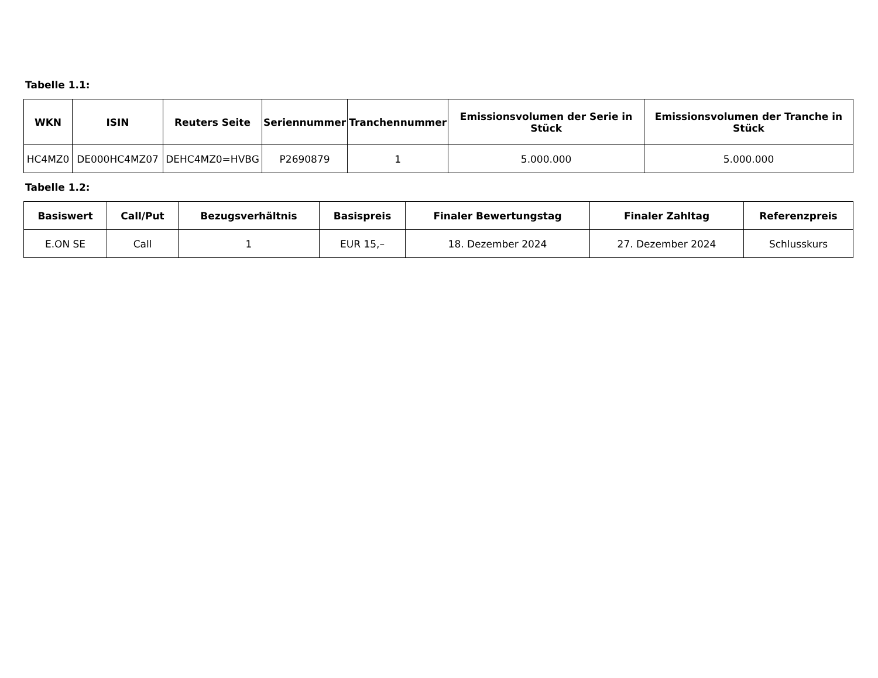Tabelle 1.1:
| WKN | ISIN | Reuters Seite | Seriennummer | Tranchennummer | Emissionsvolumen der Serie in Stück | Emissionsvolumen der Tranche in Stück |
| --- | --- | --- | --- | --- | --- | --- |
| HC4MZ0 | DE000HC4MZ07 | DEHC4MZ0=HVBG | P2690879 | 1 | 5.000.000 | 5.000.000 |
Tabelle 1.2:
| Basiswert | Call/Put | Bezugsverhältnis | Basispreis | Finaler Bewertungstag | Finaler Zahltag | Referenzpreis |
| --- | --- | --- | --- | --- | --- | --- |
| E.ON SE | Call | 1 | EUR 15,– | 18. Dezember 2024 | 27. Dezember 2024 | Schlusskurs |